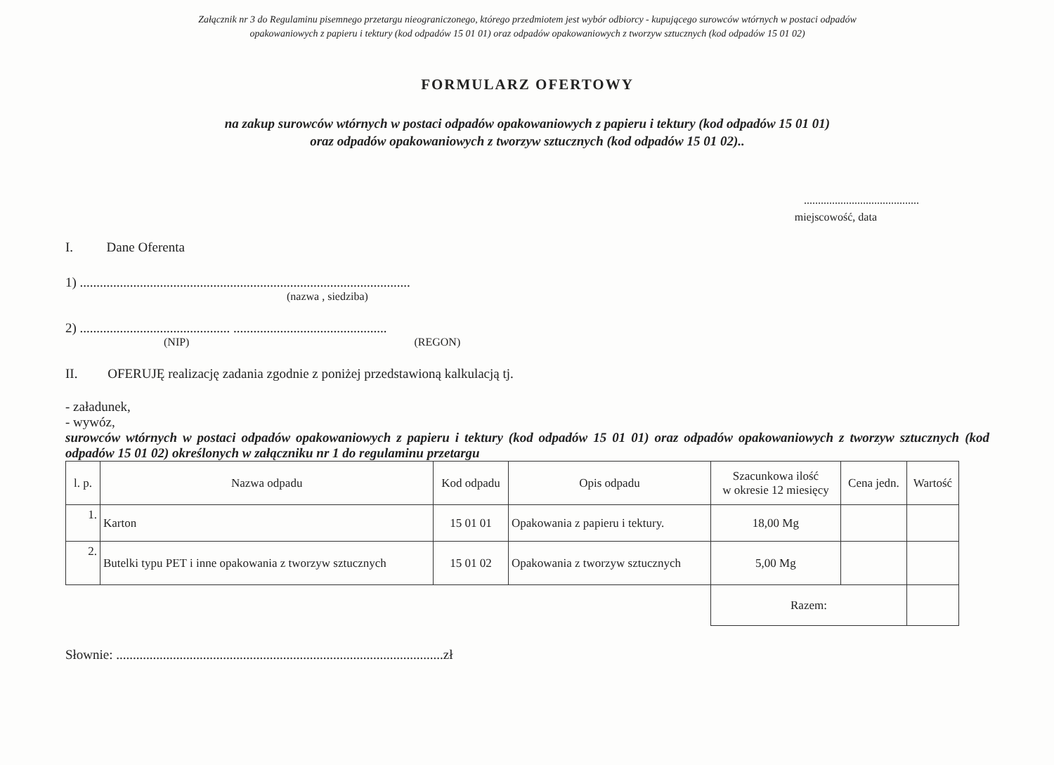Załącznik nr 3 do Regulaminu pisemnego przetargu nieograniczonego, którego przedmiotem jest wybór odbiorcy - kupującego surowców wtórnych w postaci odpadów
opakowaniowych z papieru i tektury (kod odpadów 15 01 01) oraz odpadów opakowaniowych z tworzyw sztucznych (kod odpadów 15 01 02)
FORMULARZ OFERTOWY
na zakup surowców wtórnych w postaci odpadów opakowaniowych z papieru i tektury (kod odpadów 15 01 01)
oraz odpadów opakowaniowych z tworzyw sztucznych (kod odpadów 15 01 02)..
.........................................
miejscowość, data
I. Dane Oferenta
1) ...................................................................................................
(nazwa , siedziba)
2) ............................................. ..............................................
(NIP) (REGON)
II. OFERUJĘ realizację zadania zgodnie z poniżej przedstawioną kalkulacją tj.
- załadunek,
- wywóz,
surowców wtórnych w postaci odpadów opakowaniowych z papieru i tektury (kod odpadów 15 01 01) oraz odpadów opakowaniowych z tworzyw sztucznych (kod odpadów 15 01 02) określonych w załączniku nr 1 do regulaminu przetargu
| l. p. | Nazwa odpadu | Kod odpadu | Opis odpadu | Szacunkowa ilość w okresie 12 miesięcy | Cena jedn. | Wartość |
| --- | --- | --- | --- | --- | --- | --- |
| 1. | Karton | 15 01 01 | Opakowania z papieru i tektury. | 18,00 Mg | | |
| 2. | Butelki typu PET i inne opakowania z tworzyw sztucznych | 15 01 02 | Opakowania z tworzyw sztucznych | 5,00 Mg | | |
| | | | | Razem: | | |
Słownie: ..................................................................................................zł